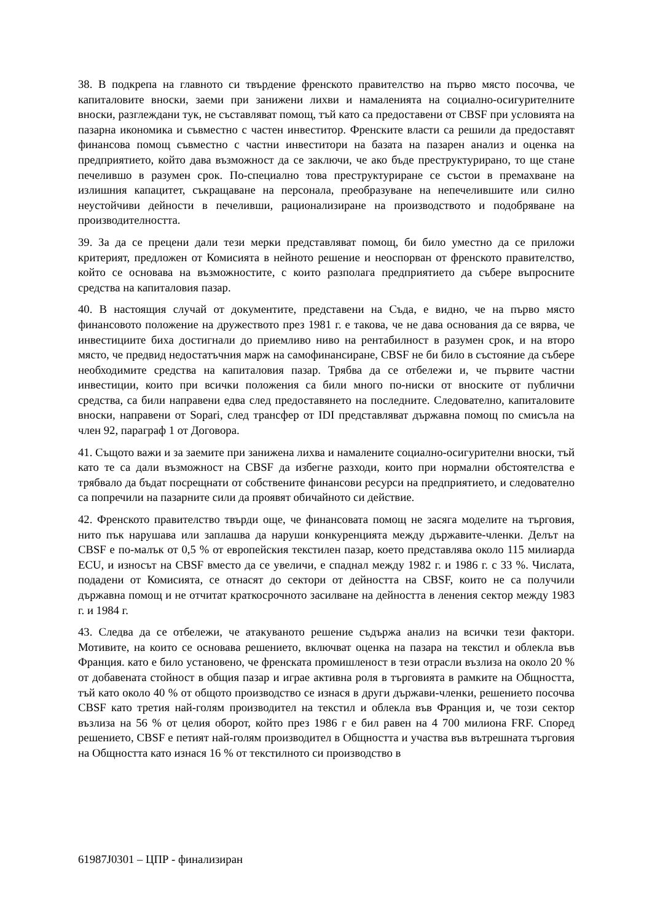38. В подкрепа на главното си твърдение френското правителство на първо място посочва, че капиталовите вноски, заеми при занижени лихви и намаленията на социално-осигурителните вноски, разглеждани тук, не съставляват помощ, тъй като са предоставени от CBSF при условията на пазарна икономика и съвместно с частен инвеститор. Френските власти са решили да предоставят финансова помощ съвместно с частни инвеститори на базата на пазарен анализ и оценка на предприятието, който дава възможност да се заключи, че ако бъде преструктурирано, то ще стане печелившо в разумен срок. По-специално това преструктуриране се състои в премахване на излишния капацитет, съкращаване на персонала, преобразуване на непечелившите или силно неустойчиви дейности в печеливши, рационализиране на производството и подобряване на производителността.
39. За да се прецени дали тези мерки представляват помощ, би било уместно да се приложи критерият, предложен от Комисията в нейното решение и неоспорван от френското правителство, който се основава на възможностите, с които разполага предприятието да събере въпросните средства на капиталовия пазар.
40. В настоящия случай от документите, представени на Съда, е видно, че на първо място финансовото положение на дружеството през 1981 г. е такова, че не дава основания да се вярва, че инвестициите биха достигнали до приемливо ниво на рентабилност в разумен срок, и на второ място, че предвид недостатъчния марж на самофинансиране, CBSF не би било в състояние да събере необходимите средства на капиталовия пазар. Трябва да се отбележи и, че първите частни инвестиции, които при всички положения са били много по-ниски от вноските от публични средства, са били направени едва след предоставянето на последните. Следователно, капиталовите вноски, направени от Sopari, след трансфер от IDI представляват държавна помощ по смисъла на член 92, параграф 1 от Договора.
41. Същото важи и за заемите при занижена лихва и намалените социално-осигурителни вноски, тъй като те са дали възможност на CBSF да избегне разходи, които при нормални обстоятелства е трябвало да бъдат посрещнати от собствените финансови ресурси на предприятието, и следователно са попречили на пазарните сили да проявят обичайното си действие.
42. Френското правителство твърди още, че финансовата помощ не засяга моделите на търговия, нито пък нарушава или заплашва да наруши конкуренцията между държавите-членки. Делът на CBSF е по-малък от 0,5 % от европейския текстилен пазар, което представлява около 115 милиарда ECU, и износът на CBSF вместо да се увеличи, е спаднал между 1982 г. и 1986 г. с 33 %. Числата, подадени от Комисията, се отнасят до сектори от дейността на CBSF, които не са получили държавна помощ и не отчитат краткосрочното засилване на дейността в ленения сектор между 1983 г. и 1984 г.
43. Следва да се отбележи, че атакуваното решение съдържа анализ на всички тези фактори. Мотивите, на които се основава решението, включват оценка на пазара на текстил и облекла във Франция. като е било установено, че френската промишленост в тези отрасли възлиза на около 20 % от добавената стойност в общия пазар и играе активна роля в търговията в рамките на Общността, тъй като около 40 % от общото производство се изнася в други държави-членки, решението посочва CBSF като третия най-голям производител на текстил и облекла във Франция и, че този сектор възлиза на 56 % от целия оборот, който през 1986 г е бил равен на 4 700 милиона FRF. Според решението, CBSF е петият най-голям производител в Общността и участва във вътрешната търговия на Общността като изнася 16 % от текстилното си производство в
61987J0301 – ЦПР - финализиран